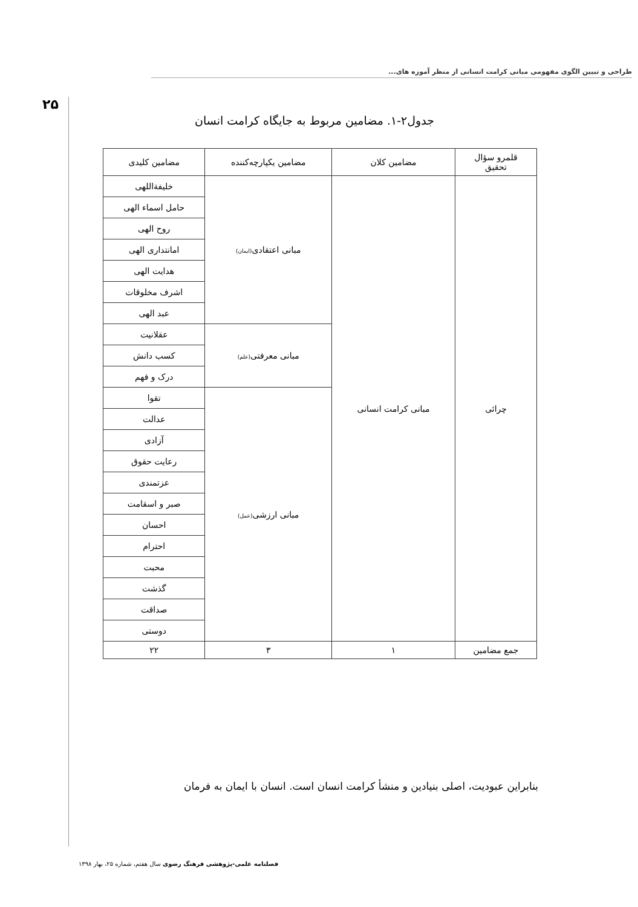طراحی و تبیین الگوی مفهومی مبانی کرامت انسانی از منظر آموزه های...
۲۵
جدول۲-۱. مضامین مربوط به جایگاه کرامت انسان
| قلمرو سؤال تحقیق | مضامین کلان | مضامین یکپارچه‌کننده | مضامین کلیدی |
| --- | --- | --- | --- |
| چرائی | مبانی کرامت انسانی | مبانی اعتقادی (ایمان) | خلیفةاللهی |
| | | | حامل اسماء الهی |
| | | | روح الهی |
| | | | امانتداری الهی |
| | | | هدایت الهی |
| | | | اشرف مخلوقات |
| | | | عبد الهی |
| | | مبانی معرفتی (علم) | عقلانیت |
| | | | کسب دانش |
| | | | درک و فهم |
| | | مبانی ارزشی (عمل) | تقوا |
| | | | عدالت |
| | | | آزادی |
| | | | رعایت حقوق |
| | | | عزتمندی |
| | | | صبر و اسقامت |
| | | | احسان |
| | | | احترام |
| | | | محبت |
| | | | گذشت |
| | | | صداقت |
| | | | دوستی |
| جمع مضامین | ۱ | ۳ | ۲۲ |
بنابراین عبودیت، اصلی بنیادین و منشأ کرامت انسان است. انسان با ایمان به فرمان
فصلنامه علمی-پژوهشی فرهنگ رضوی سال هفتم، شماره ۲۵، بهار ۱۳۹۸